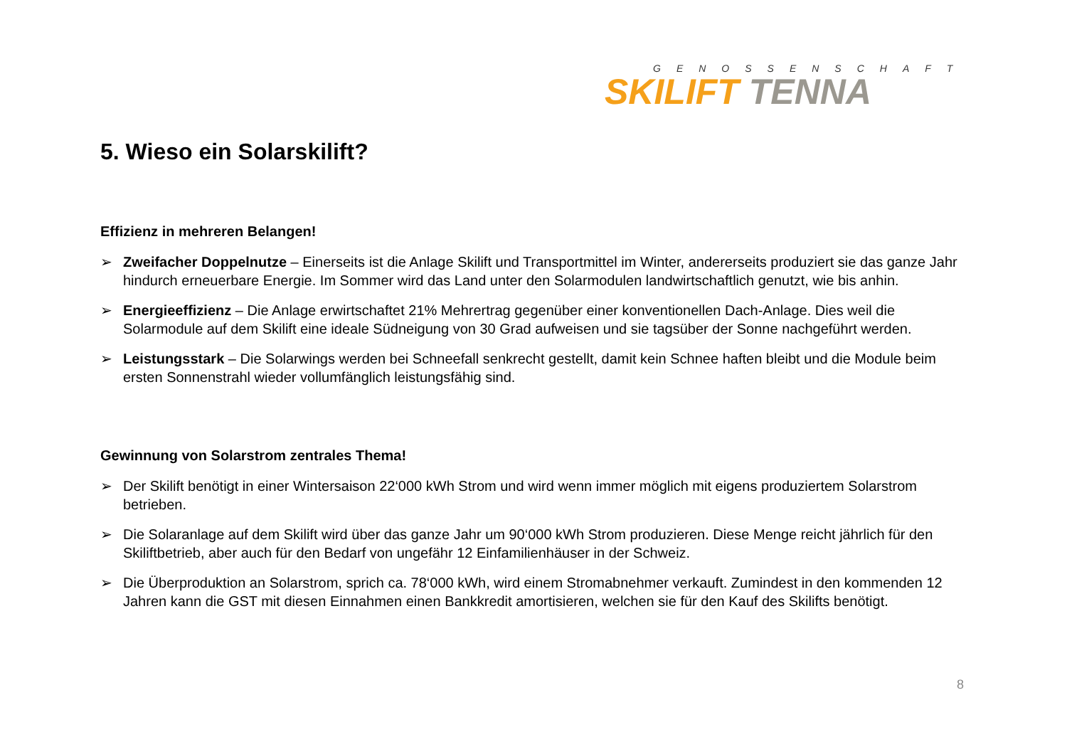GENOSSENSCHAFT
SKILIFT TENNA
5. Wieso ein Solarskilift?
Effizienz in mehreren Belangen!
➢ Zweifacher Doppelnutze – Einerseits ist die Anlage Skilift und Transportmittel im Winter, andererseits produziert sie das ganze Jahr hindurch erneuerbare Energie. Im Sommer wird das Land unter den Solarmodulen landwirtschaftlich genutzt, wie bis anhin.
➢ Energieeffizienz – Die Anlage erwirtschaftet 21% Mehrertrag gegenüber einer konventionellen Dach-Anlage. Dies weil die Solarmodule auf dem Skilift eine ideale Südneigung von 30 Grad aufweisen und sie tagsüber der Sonne nachgeführt werden.
➢ Leistungsstark – Die Solarwings werden bei Schneefall senkrecht gestellt, damit kein Schnee haften bleibt und die Module beim ersten Sonnenstrahl wieder vollumfänglich leistungsfähig sind.
Gewinnung von Solarstrom zentrales Thema!
➢ Der Skilift benötigt in einer Wintersaison 22‘000 kWh Strom und wird wenn immer möglich mit eigens produziertem Solarstrom betrieben.
➢ Die Solaranlage auf dem Skilift wird über das ganze Jahr um 90‘000 kWh Strom produzieren. Diese Menge reicht jährlich für den Skiliftbetrieb, aber auch für den Bedarf von ungefähr 12 Einfamilienhäuser in der Schweiz.
➢ Die Überproduktion an Solarstrom, sprich ca. 78‘000 kWh, wird einem Stromabnehmer verkauft. Zumindest in den kommenden 12 Jahren kann die GST mit diesen Einnahmen einen Bankkredit amortisieren, welchen sie für den Kauf des Skilifts benötigt.
8